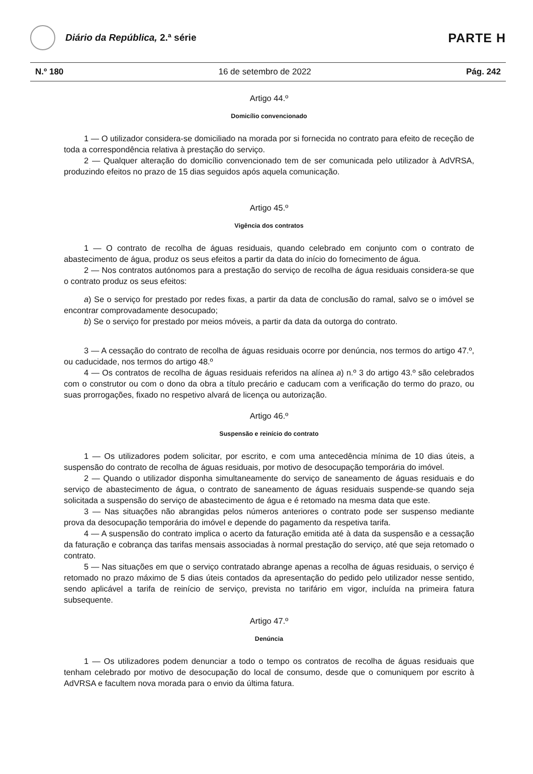Diário da República, 2.ª série
PARTE H
N.º 180 16 de setembro de 2022 Pág. 242
Artigo 44.º
Domicílio convencionado
1 — O utilizador considera-se domiciliado na morada por si fornecida no contrato para efeito de receção de toda a correspondência relativa à prestação do serviço.
2 — Qualquer alteração do domicílio convencionado tem de ser comunicada pelo utilizador à AdVRSA, produzindo efeitos no prazo de 15 dias seguidos após aquela comunicação.
Artigo 45.º
Vigência dos contratos
1 — O contrato de recolha de águas residuais, quando celebrado em conjunto com o contrato de abastecimento de água, produz os seus efeitos a partir da data do início do fornecimento de água.
2 — Nos contratos autónomos para a prestação do serviço de recolha de água residuais considera-se que o contrato produz os seus efeitos:
a) Se o serviço for prestado por redes fixas, a partir da data de conclusão do ramal, salvo se o imóvel se encontrar comprovadamente desocupado;
b) Se o serviço for prestado por meios móveis, a partir da data da outorga do contrato.
3 — A cessação do contrato de recolha de águas residuais ocorre por denúncia, nos termos do artigo 47.º, ou caducidade, nos termos do artigo 48.º
4 — Os contratos de recolha de águas residuais referidos na alínea a) n.º 3 do artigo 43.º são celebrados com o construtor ou com o dono da obra a título precário e caducam com a verificação do termo do prazo, ou suas prorrogações, fixado no respetivo alvará de licença ou autorização.
Artigo 46.º
Suspensão e reinício do contrato
1 — Os utilizadores podem solicitar, por escrito, e com uma antecedência mínima de 10 dias úteis, a suspensão do contrato de recolha de águas residuais, por motivo de desocupação temporária do imóvel.
2 — Quando o utilizador disponha simultaneamente do serviço de saneamento de águas residuais e do serviço de abastecimento de água, o contrato de saneamento de águas residuais suspende-se quando seja solicitada a suspensão do serviço de abastecimento de água e é retomado na mesma data que este.
3 — Nas situações não abrangidas pelos números anteriores o contrato pode ser suspenso mediante prova da desocupação temporária do imóvel e depende do pagamento da respetiva tarifa.
4 — A suspensão do contrato implica o acerto da faturação emitida até à data da suspensão e a cessação da faturação e cobrança das tarifas mensais associadas à normal prestação do serviço, até que seja retomado o contrato.
5 — Nas situações em que o serviço contratado abrange apenas a recolha de águas residuais, o serviço é retomado no prazo máximo de 5 dias úteis contados da apresentação do pedido pelo utilizador nesse sentido, sendo aplicável a tarifa de reinício de serviço, prevista no tarifário em vigor, incluída na primeira fatura subsequente.
Artigo 47.º
Denúncia
1 — Os utilizadores podem denunciar a todo o tempo os contratos de recolha de águas residuais que tenham celebrado por motivo de desocupação do local de consumo, desde que o comuniquem por escrito à AdVRSA e facultem nova morada para o envio da última fatura.